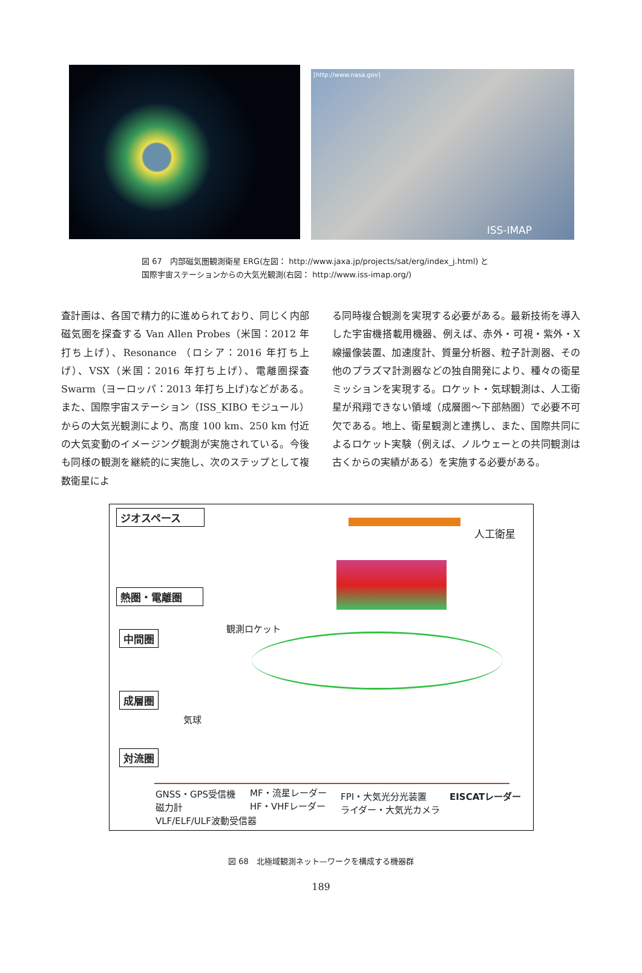[http://www.nasa.gov]
ISS-IMAP
図 67　内部磁気圏観測衛星 ERG(左図： http://www.jaxa.jp/projects/sat/erg/index_j.html) と
国際宇宙ステーションからの大気光観測(右図： http://www.iss-imap.org/)
査計画は、各国で精力的に進められており、同じく内部磁気圏を探査する Van Allen Probes（米国：2012 年打ち上げ）、Resonance （ロシア：2016 年打ち上げ）、VSX（米国：2016 年打ち上げ）、電離圏探査 Swarm（ヨーロッパ：2013 年打ち上げ)などがある。また、国際宇宙ステーション（ISS_KIBO モジュール）からの大気光観測により、高度 100 km、250 km 付近の大気変動のイメージング観測が実施されている。今後も同様の観測を継続的に実施し、次のステップとして複数衛星によ
る同時複合観測を実現する必要がある。最新技術を導入した宇宙機搭載用機器、例えば、赤外・可視・紫外・X 線撮像装置、加速度計、質量分析器、粒子計測器、その他のプラズマ計測器などの独自開発により、種々の衛星ミッションを実現する。ロケット・気球観測は、人工衛星が飛翔できない領域（成層圏～下部熱圏）で必要不可欠である。地上、衛星観測と連携し、また、国際共同によるロケット実験（例えば、ノルウェーとの共同観測は古くからの実績がある）を実施する必要がある。
ジオスペース
人工衛星
熱圏・電離圏
観測ロケット
中間圏
成層圏
気球
対流圏
GNSS・GPS受信機
磁力計
VLF/ELF/ULF波動受信器
MF・流星レーダー
HF・VHFレーダー
FPI・大気光分光装置
ライダー・大気光カメラ
EISCATレーダー
図 68　北極域観測ネット—ワークを構成する機器群
189